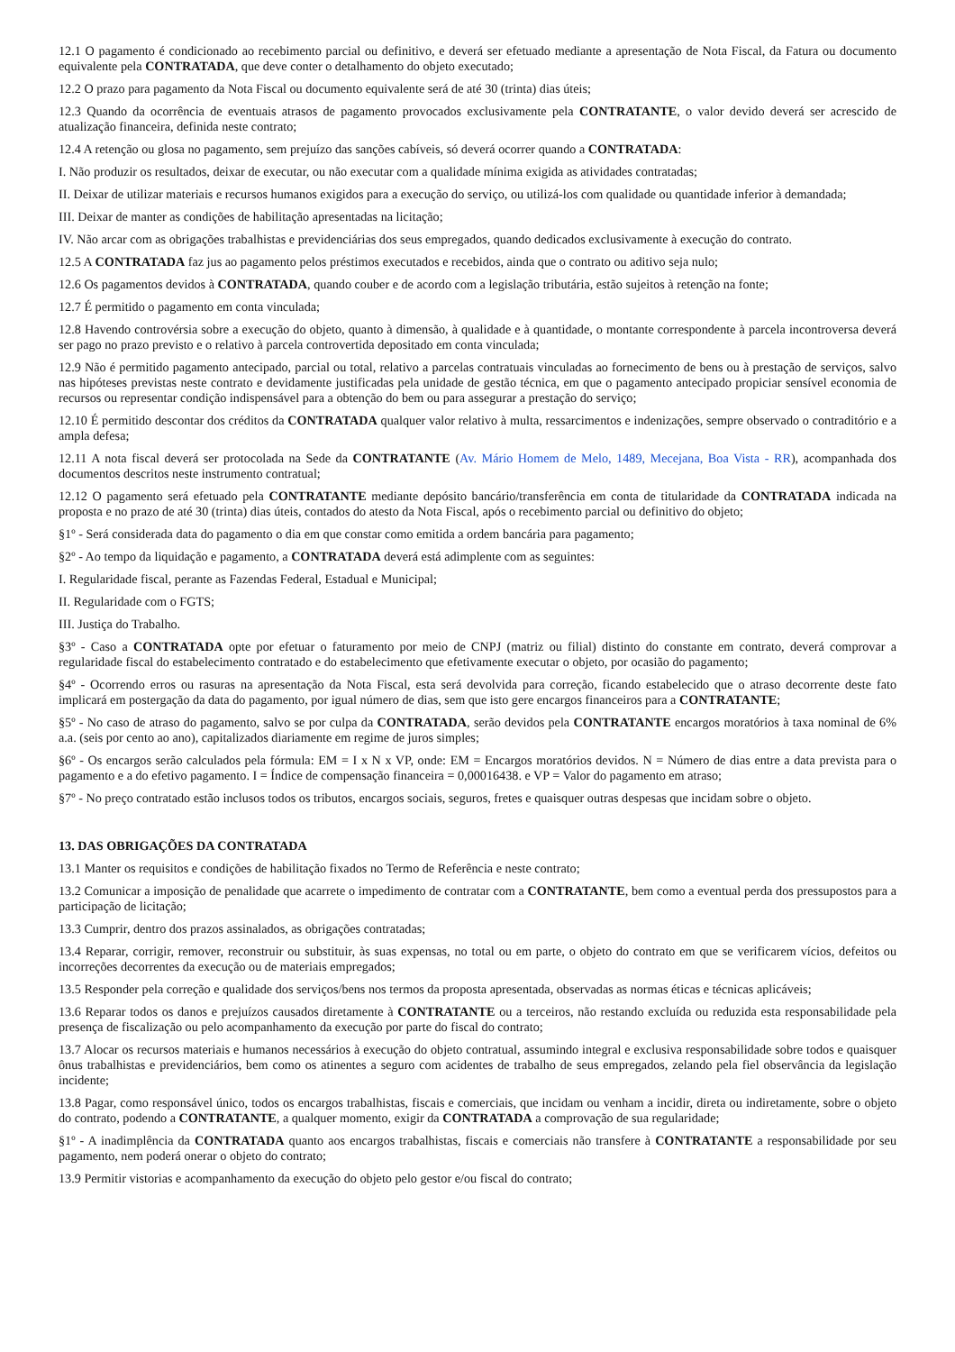12.1 O pagamento é condicionado ao recebimento parcial ou definitivo, e deverá ser efetuado mediante a apresentação de Nota Fiscal, da Fatura ou documento equivalente pela CONTRATADA, que deve conter o detalhamento do objeto executado;
12.2 O prazo para pagamento da Nota Fiscal ou documento equivalente será de até 30 (trinta) dias úteis;
12.3 Quando da ocorrência de eventuais atrasos de pagamento provocados exclusivamente pela CONTRATANTE, o valor devido deverá ser acrescido de atualização financeira, definida neste contrato;
12.4 A retenção ou glosa no pagamento, sem prejuízo das sanções cabíveis, só deverá ocorrer quando a CONTRATADA:
I. Não produzir os resultados, deixar de executar, ou não executar com a qualidade mínima exigida as atividades contratadas;
II. Deixar de utilizar materiais e recursos humanos exigidos para a execução do serviço, ou utilizá-los com qualidade ou quantidade inferior à demandada;
III. Deixar de manter as condições de habilitação apresentadas na licitação;
IV. Não arcar com as obrigações trabalhistas e previdenciárias dos seus empregados, quando dedicados exclusivamente à execução do contrato.
12.5 A CONTRATADA faz jus ao pagamento pelos préstimos executados e recebidos, ainda que o contrato ou aditivo seja nulo;
12.6 Os pagamentos devidos à CONTRATADA, quando couber e de acordo com a legislação tributária, estão sujeitos à retenção na fonte;
12.7 É permitido o pagamento em conta vinculada;
12.8 Havendo controvérsia sobre a execução do objeto, quanto à dimensão, à qualidade e à quantidade, o montante correspondente à parcela incontroversa deverá ser pago no prazo previsto e o relativo à parcela controvertida depositado em conta vinculada;
12.9 Não é permitido pagamento antecipado, parcial ou total, relativo a parcelas contratuais vinculadas ao fornecimento de bens ou à prestação de serviços, salvo nas hipóteses previstas neste contrato e devidamente justificadas pela unidade de gestão técnica, em que o pagamento antecipado propiciar sensível economia de recursos ou representar condição indispensável para a obtenção do bem ou para assegurar a prestação do serviço;
12.10 É permitido descontar dos créditos da CONTRATADA qualquer valor relativo à multa, ressarcimentos e indenizações, sempre observado o contraditório e a ampla defesa;
12.11 A nota fiscal deverá ser protocolada na Sede da CONTRATANTE (Av. Mário Homem de Melo, 1489, Mecejana, Boa Vista - RR), acompanhada dos documentos descritos neste instrumento contratual;
12.12 O pagamento será efetuado pela CONTRATANTE mediante depósito bancário/transferência em conta de titularidade da CONTRATADA indicada na proposta e no prazo de até 30 (trinta) dias úteis, contados do atesto da Nota Fiscal, após o recebimento parcial ou definitivo do objeto;
§1º - Será considerada data do pagamento o dia em que constar como emitida a ordem bancária para pagamento;
§2º - Ao tempo da liquidação e pagamento, a CONTRATADA deverá está adimplente com as seguintes:
I. Regularidade fiscal, perante as Fazendas Federal, Estadual e Municipal;
II. Regularidade com o FGTS;
III. Justiça do Trabalho.
§3º - Caso a CONTRATADA opte por efetuar o faturamento por meio de CNPJ (matriz ou filial) distinto do constante em contrato, deverá comprovar a regularidade fiscal do estabelecimento contratado e do estabelecimento que efetivamente executar o objeto, por ocasião do pagamento;
§4º - Ocorrendo erros ou rasuras na apresentação da Nota Fiscal, esta será devolvida para correção, ficando estabelecido que o atraso decorrente deste fato implicará em postergação da data do pagamento, por igual número de dias, sem que isto gere encargos financeiros para a CONTRATANTE;
§5º - No caso de atraso do pagamento, salvo se por culpa da CONTRATADA, serão devidos pela CONTRATANTE encargos moratórios à taxa nominal de 6% a.a. (seis por cento ao ano), capitalizados diariamente em regime de juros simples;
§6º - Os encargos serão calculados pela fórmula: EM = I x N x VP, onde: EM = Encargos moratórios devidos. N = Número de dias entre a data prevista para o pagamento e a do efetivo pagamento. I = Índice de compensação financeira = 0,00016438. e VP = Valor do pagamento em atraso;
§7º - No preço contratado estão inclusos todos os tributos, encargos sociais, seguros, fretes e quaisquer outras despesas que incidam sobre o objeto.
13. DAS OBRIGAÇÕES DA CONTRATADA
13.1 Manter os requisitos e condições de habilitação fixados no Termo de Referência e neste contrato;
13.2 Comunicar a imposição de penalidade que acarrete o impedimento de contratar com a CONTRATANTE, bem como a eventual perda dos pressupostos para a participação de licitação;
13.3 Cumprir, dentro dos prazos assinalados, as obrigações contratadas;
13.4 Reparar, corrigir, remover, reconstruir ou substituir, às suas expensas, no total ou em parte, o objeto do contrato em que se verificarem vícios, defeitos ou incorreções decorrentes da execução ou de materiais empregados;
13.5 Responder pela correção e qualidade dos serviços/bens nos termos da proposta apresentada, observadas as normas éticas e técnicas aplicáveis;
13.6 Reparar todos os danos e prejuízos causados diretamente à CONTRATANTE ou a terceiros, não restando excluída ou reduzida esta responsabilidade pela presença de fiscalização ou pelo acompanhamento da execução por parte do fiscal do contrato;
13.7 Alocar os recursos materiais e humanos necessários à execução do objeto contratual, assumindo integral e exclusiva responsabilidade sobre todos e quaisquer ônus trabalhistas e previdenciários, bem como os atinentes a seguro com acidentes de trabalho de seus empregados, zelando pela fiel observância da legislação incidente;
13.8 Pagar, como responsável único, todos os encargos trabalhistas, fiscais e comerciais, que incidam ou venham a incidir, direta ou indiretamente, sobre o objeto do contrato, podendo a CONTRATANTE, a qualquer momento, exigir da CONTRATADA a comprovação de sua regularidade;
§1º - A inadimplência da CONTRATADA quanto aos encargos trabalhistas, fiscais e comerciais não transfere à CONTRATANTE a responsabilidade por seu pagamento, nem poderá onerar o objeto do contrato;
13.9 Permitir vistorias e acompanhamento da execução do objeto pelo gestor e/ou fiscal do contrato;